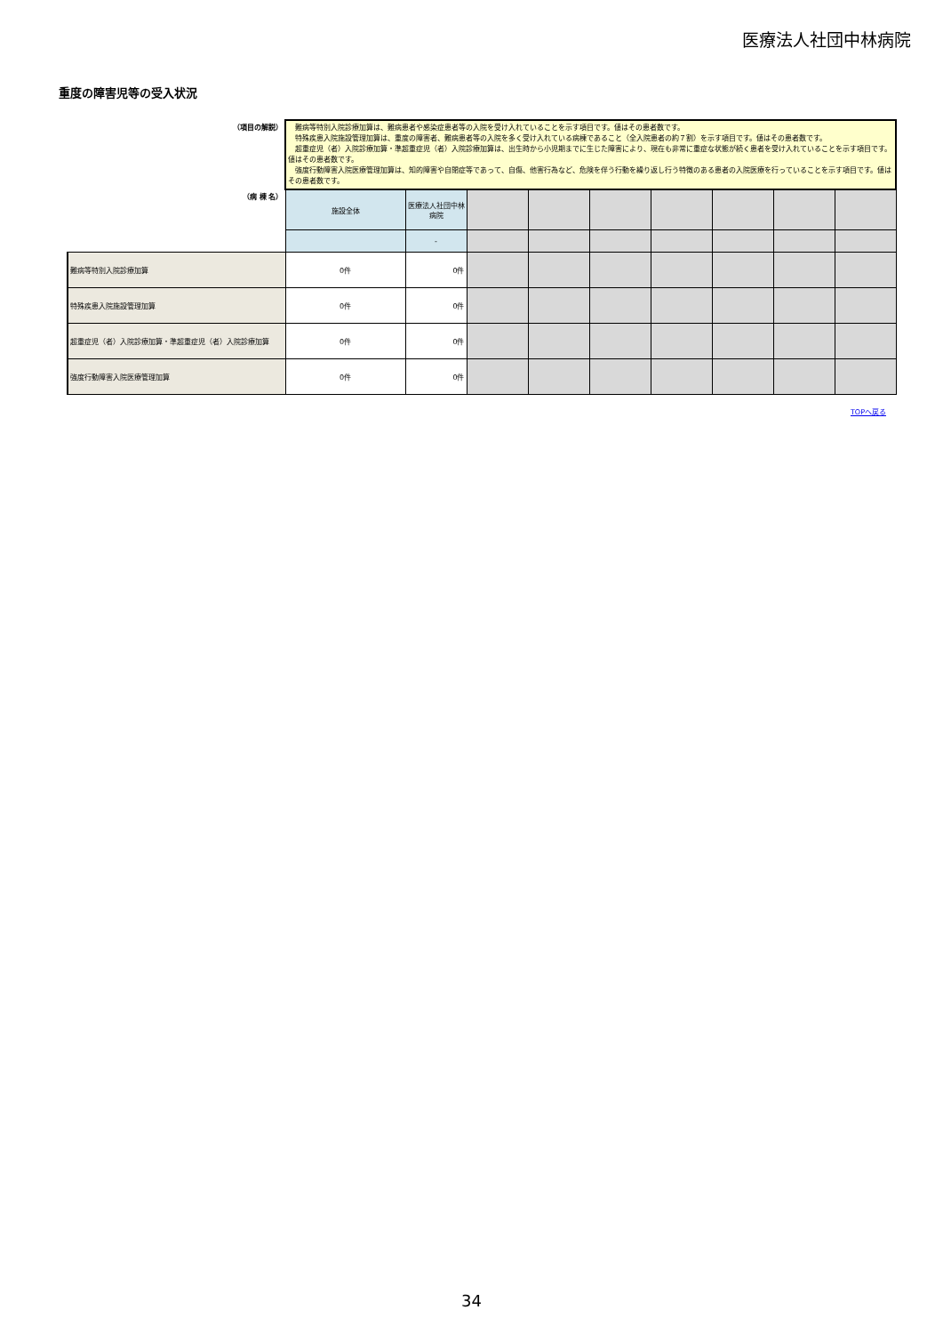医療法人社団中林病院
重度の障害児等の受入状況
| （項目の解説） | 難病等特別入院診療加算は、難病患者や感染症患者等の入院を受け入れていることを示す項目です。値はその患者数です。 特殊疾患入院施設管理加算は、重度の障害者、難病患者等の入院を多く受け入れている病棟であること（全入院患者の約７割）を示す項目です。値はその患者数です。 超重症児（者）入院診療加算・準超重症児（者）入院診療加算は、出生時から小児期までに生じた障害により、現在も非常に重症な状態が続く患者を受け入れていることを示す項目です。値はその患者数です。 強度行動障害入院医療管理加算は、知的障害や自閉症等であって、自傷、他害行為など、危険を伴う行動を繰り返し行う特徴のある患者の入院医療を行っていることを示す項目です。値はその患者数です。 | | | | | | | | |
| （病 棟 名） | 施設全体 | 医療法人社団中林病院 | | | | | | | |
| | | - | | | | | | | |
| 難病等特別入院診療加算 | 0件 | 0件 | | | | | | | |
| 特殊疾患入院施設管理加算 | 0件 | 0件 | | | | | | | |
| 超重症児（者）入院診療加算・準超重症児（者）入院診療加算 | 0件 | 0件 | | | | | | | |
| 強度行動障害入院医療管理加算 | 0件 | 0件 | | | | | | | |
TOPへ戻る
34